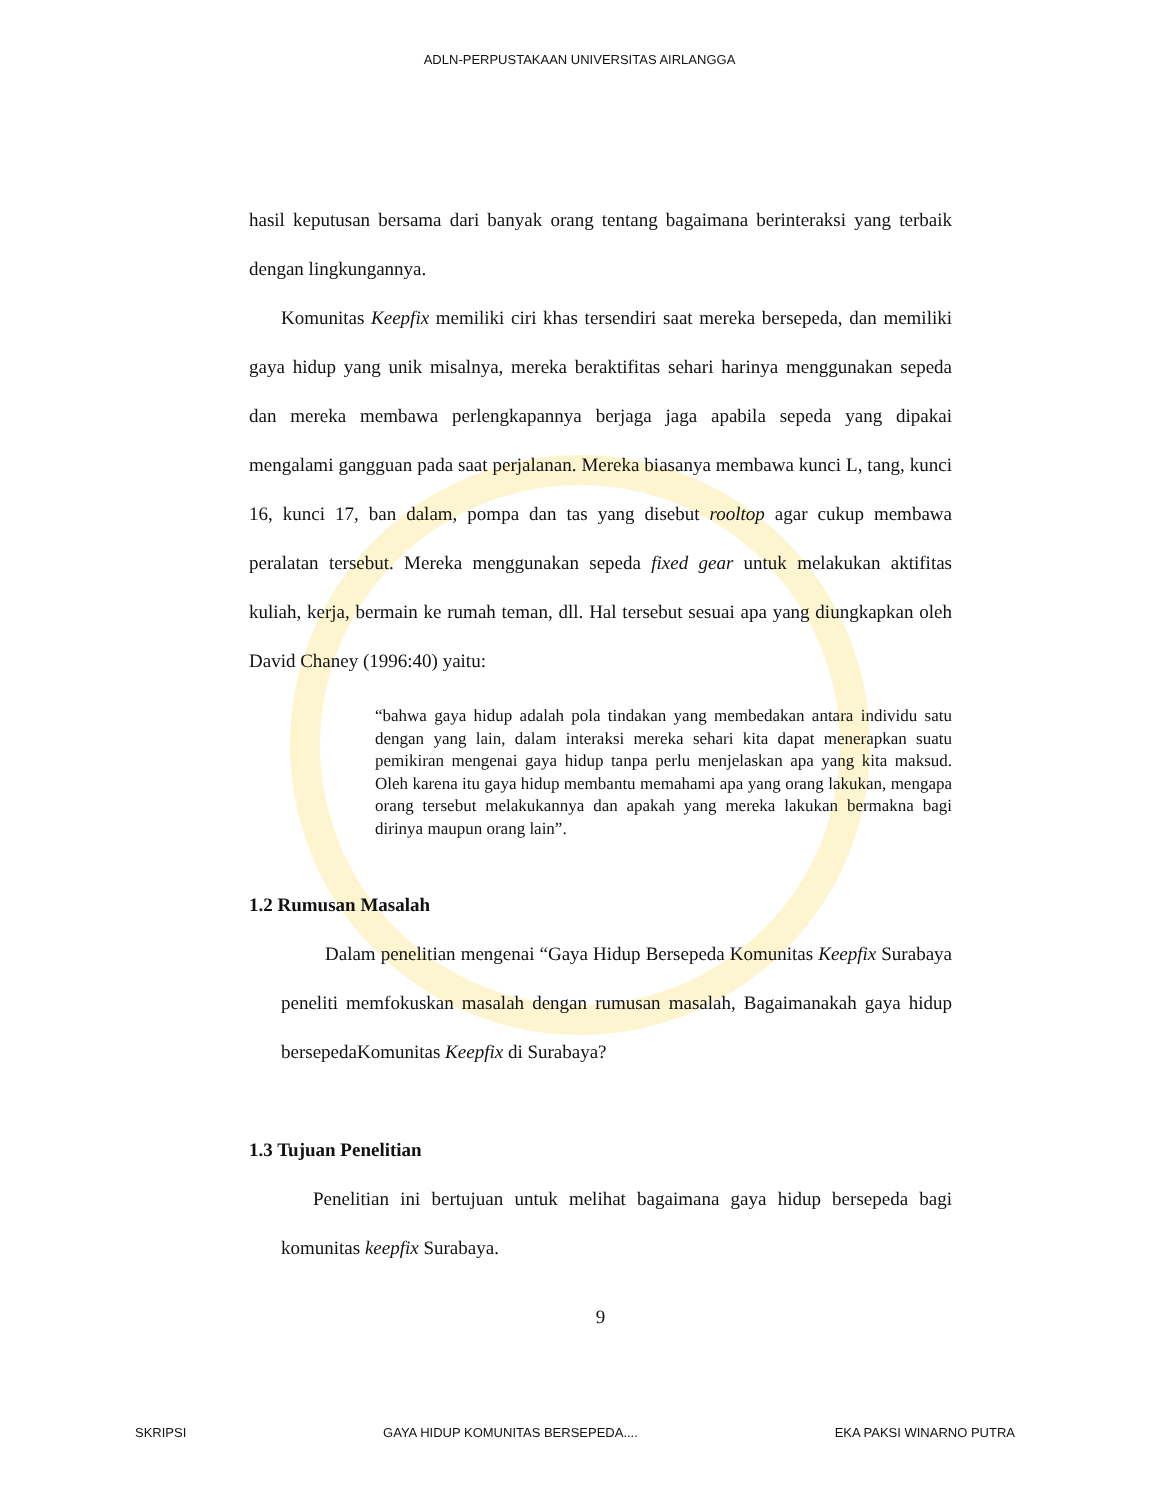ADLN-PERPUSTAKAAN UNIVERSITAS AIRLANGGA
hasil keputusan bersama dari banyak orang tentang bagaimana berinteraksi yang terbaik dengan lingkungannya.
Komunitas Keepfix memiliki ciri khas tersendiri saat mereka bersepeda, dan memiliki gaya hidup yang unik misalnya, mereka beraktifitas sehari harinya menggunakan sepeda dan mereka membawa perlengkapannya berjaga jaga apabila sepeda yang dipakai mengalami gangguan pada saat perjalanan. Mereka biasanya membawa kunci L, tang, kunci 16, kunci 17, ban dalam, pompa dan tas yang disebut rooltop agar cukup membawa peralatan tersebut. Mereka menggunakan sepeda fixed gear untuk melakukan aktifitas kuliah, kerja, bermain ke rumah teman, dll. Hal tersebut sesuai apa yang diungkapkan oleh David Chaney (1996:40) yaitu:
“bahwa gaya hidup adalah pola tindakan yang membedakan antara individu satu dengan yang lain, dalam interaksi mereka sehari kita dapat menerapkan suatu pemikiran mengenai gaya hidup tanpa perlu menjelaskan apa yang kita maksud. Oleh karena itu gaya hidup membantu memahami apa yang orang lakukan, mengapa orang tersebut melakukannya dan apakah yang mereka lakukan bermakna bagi dirinya maupun orang lain”.
1.2 Rumusan Masalah
Dalam penelitian mengenai “Gaya Hidup Bersepeda Komunitas Keepfix Surabaya peneliti memfokuskan masalah dengan rumusan masalah, Bagaimanakah gaya hidup bersepedaKomunitas Keepfix di Surabaya?
1.3 Tujuan Penelitian
Penelitian ini bertujuan untuk melihat bagaimana gaya hidup bersepeda bagi komunitas keepfix Surabaya.
9
SKRIPSI GAYA HIDUP KOMUNITAS BERSEPEDA.... EKA PAKSI WINARNO PUTRA